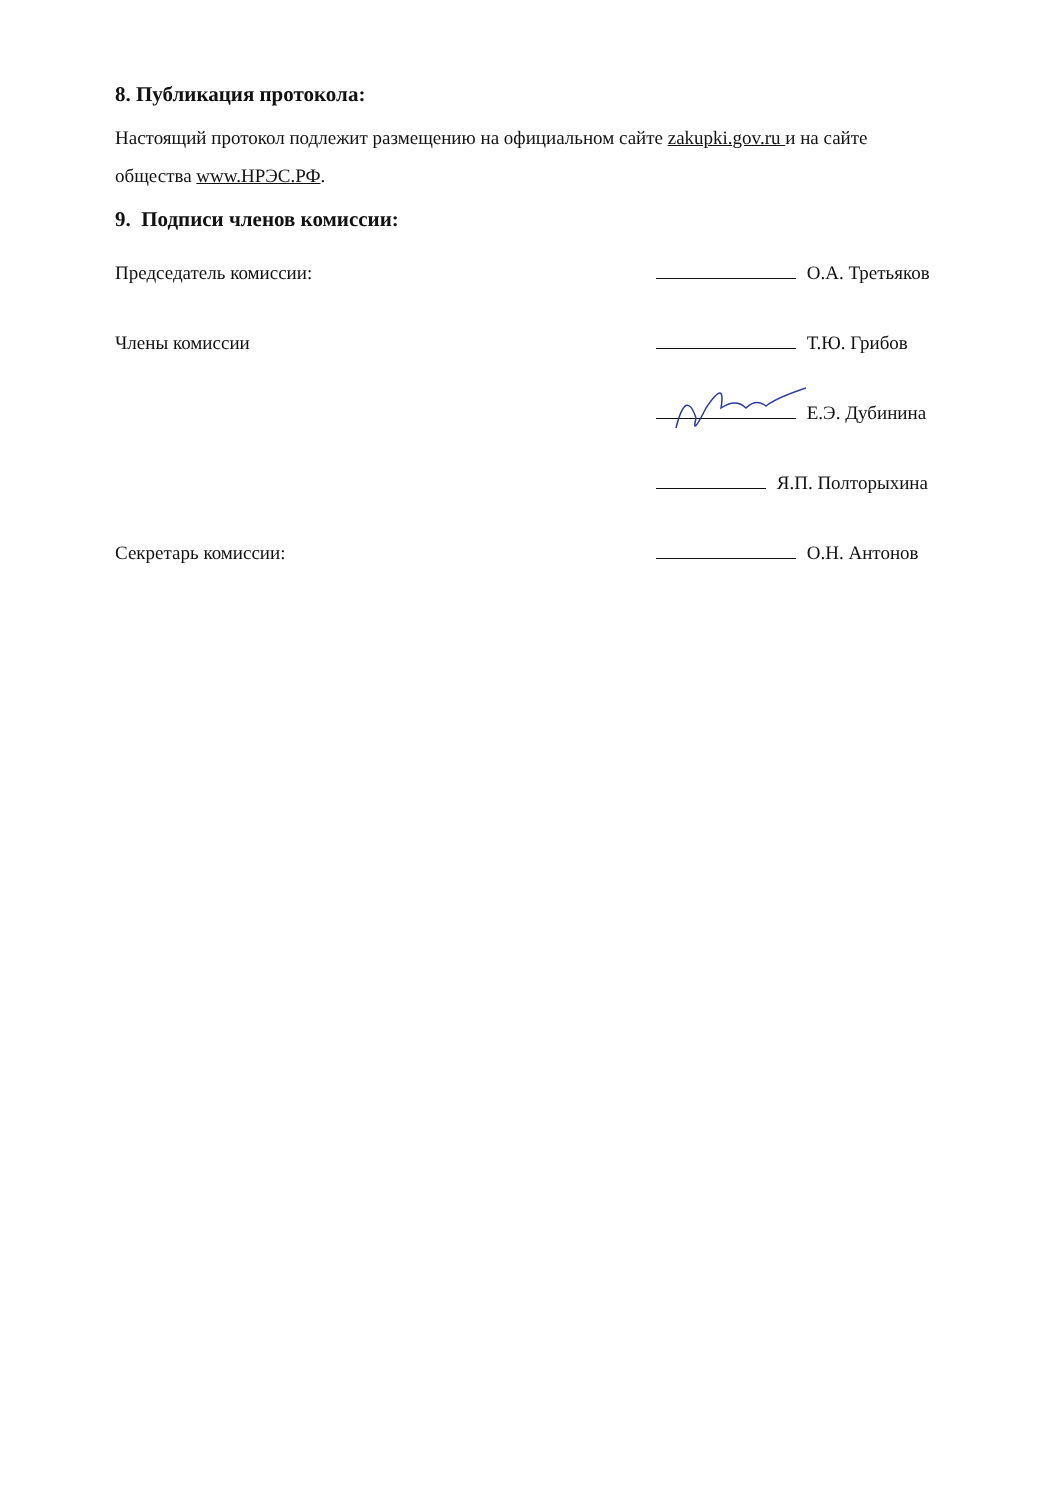8. Публикация протокола:
Настоящий протокол подлежит размещению на официальном сайте zakupki.gov.ru и на сайте общества www.НРЭС.РФ.
9. Подписи членов комиссии:
Председатель комиссии: О.А. Третьяков
Члены комиссии Т.Ю. Грибов
Е.Э. Дубинина
Я.П. Полторыхина
Секретарь комиссии: О.Н. Антонов